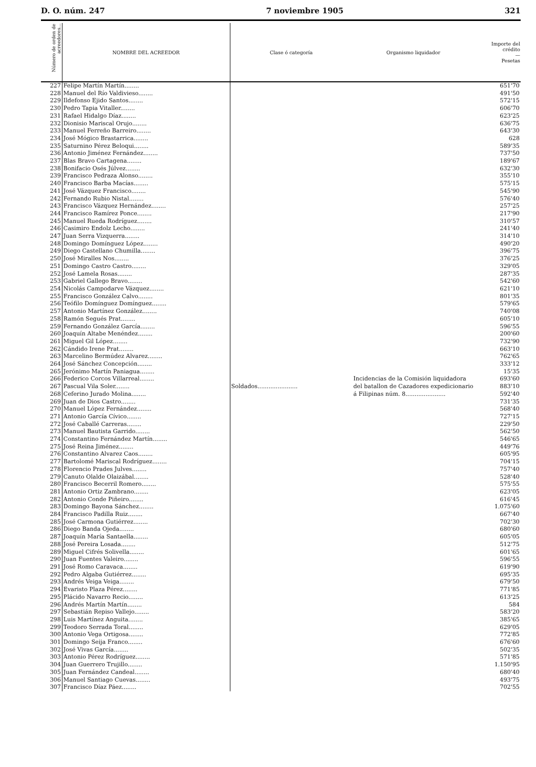D. O. núm. 247 7 noviembre 1905 321
| Número de orden de acreedores... | NOMBRE DEL ACREEDOR | Clase ó categoría | Organismo liquidador | Importe del crédito — Pesetas |
| --- | --- | --- | --- | --- |
| 227 | Felipe Martín Martín........ | Soldados...................... | Incidencias de la Comisión liquidadora del batallon de Cazadores expedicionario á Filipinas núm. 8...................... | 651'70 |
| 228 | Manuel del Río Valdivieso........ | | | 491'50 |
| 229 | Ildefonso Ejido Santos........ | | | 572'15 |
| 230 | Pedro Tapia Vitaller........ | | | 606'70 |
| 231 | Rafael Hidalgo Díaz........ | | | 623'25 |
| 232 | Dionisio Mariscal Orujo........ | | | 636'75 |
| 233 | Manuel Ferreño Barreiro........ | | | 643'30 |
| 234 | José Mógico Brastarrica........ | | | 628 |
| 235 | Saturnino Pérez Beloqui........ | | | 589'35 |
| 236 | Antonio Jiménez Fernández........ | | | 737'50 |
| 237 | Blas Bravo Cartagena........ | | | 189'67 |
| 238 | Bonifacio Osés Júlvez........ | | | 632'30 |
| 239 | Francisco Pedraza Alonso........ | | | 355'10 |
| 240 | Francisco Barba Macías........ | | | 575'15 |
| 241 | José Vázquez Francisco........ | | | 545'90 |
| 242 | Fernando Rubio Nistal........ | | | 576'40 |
| 243 | Francisco Vázquez Hernández........ | | | 257'25 |
| 244 | Francisco Ramírez Ponce........ | | | 217'90 |
| 245 | Manuel Rueda Rodríguez........ | | | 310'57 |
| 246 | Casimiro Endolz Lecho........ | | | 241'40 |
| 247 | Juan Serra Vizquerra........ | | | 314'10 |
| 248 | Domingo Domínguez López........ | | | 490'20 |
| 249 | Diego Castellano Chumilla........ | | | 396'75 |
| 250 | José Miralles Nos........ | | | 376'25 |
| 251 | Domingo Castro Castro........ | | | 329'05 |
| 252 | José Lamela Rosas........ | | | 287'35 |
| 253 | Gabriel Gallego Bravo........ | | | 542'60 |
| 254 | Nicolás Campodarve Vázquez........ | | | 621'10 |
| 255 | Francisco González Calvo........ | | | 801'35 |
| 256 | Teófilo Domínguez Domínguez........ | | | 579'65 |
| 257 | Antonio Martínez González........ | | | 740'08 |
| 258 | Ramón Segués Prat........ | | | 605'10 |
| 259 | Fernando González García........ | | | 596'55 |
| 260 | Joaquín Altabe Menéndez........ | | | 200'60 |
| 261 | Miguel Gil López........ | | | 732'90 |
| 262 | Cándido Irene Prat........ | | | 663'10 |
| 263 | Marcelino Bermúdez Alvarez........ | | | 762'65 |
| 264 | José Sánchez Concepción........ | | | 333'12 |
| 265 | Jerónimo Martín Paniagua........ | | | 15'35 |
| 266 | Federico Corcos Villarreal........ | | | 693'60 |
| 267 | Pascual Vila Soler........ | | | 883'10 |
| 268 | Ceferino Jurado Molina........ | | | 592'40 |
| 269 | Juan de Dios Castro........ | | | 731'35 |
| 270 | Manuel López Fernández........ | | | 568'40 |
| 271 | Antonio García Cívico........ | | | 727'15 |
| 272 | José Caballé Carreras........ | | | 229'50 |
| 273 | Manuel Bautista Garrido........ | | | 562'50 |
| 274 | Constantino Fernández Martín........ | | | 546'65 |
| 275 | José Reina Jiménez........ | | | 449'76 |
| 276 | Constantino Alvarez Caos........ | | | 605'95 |
| 277 | Bartolomé Mariscal Rodríguez........ | | | 704'15 |
| 278 | Florencio Prades Julves........ | | | 757'40 |
| 279 | Canuto Olalde Olaizábal........ | | | 528'40 |
| 280 | Francisco Becerril Romero........ | | | 575'55 |
| 281 | Antonio Ortiz Zambrano........ | | | 623'05 |
| 282 | Antonio Conde Piñeiro........ | | | 616'45 |
| 283 | Domingo Bayona Sánchez........ | | | 1.075'60 |
| 284 | Francisco Padilla Ruiz........ | | | 667'40 |
| 285 | José Carmona Gutiérrez........ | | | 702'30 |
| 286 | Diego Banda Ojeda........ | | | 680'60 |
| 287 | Joaquín María Santaella........ | | | 605'05 |
| 288 | José Pereira Losada........ | | | 512'75 |
| 289 | Miguel Cifrés Solivella........ | | | 601'65 |
| 290 | Juan Fuentes Valeiro........ | | | 596'55 |
| 291 | José Romo Caravaca........ | | | 619'90 |
| 292 | Pedro Algaba Gutiérrez........ | | | 695'35 |
| 293 | Andrés Veiga Veiga........ | | | 679'50 |
| 294 | Evaristo Plaza Pérez........ | | | 771'85 |
| 295 | Plácido Navarro Recio........ | | | 613'25 |
| 296 | Andrés Martín Martín........ | | | 584 |
| 297 | Sebastián Repiso Vallejo........ | | | 583'20 |
| 298 | Luis Martínez Anguita........ | | | 385'65 |
| 299 | Teodoro Serrada Toral........ | | | 629'05 |
| 300 | Antonio Vega Ortigosa........ | | | 772'85 |
| 301 | Domingo Seija Franco........ | | | 676'60 |
| 302 | José Vivas García........ | | | 502'35 |
| 303 | Antonio Pérez Rodríguez........ | | | 571'85 |
| 304 | Juan Guerrero Trujillo........ | | | 1.150'95 |
| 305 | Juan Fernández Candeal........ | | | 680'40 |
| 306 | Manuel Santiago Cuevas........ | | | 493'75 |
| 307 | Francisco Díaz Páez........ | | | 702'55 |